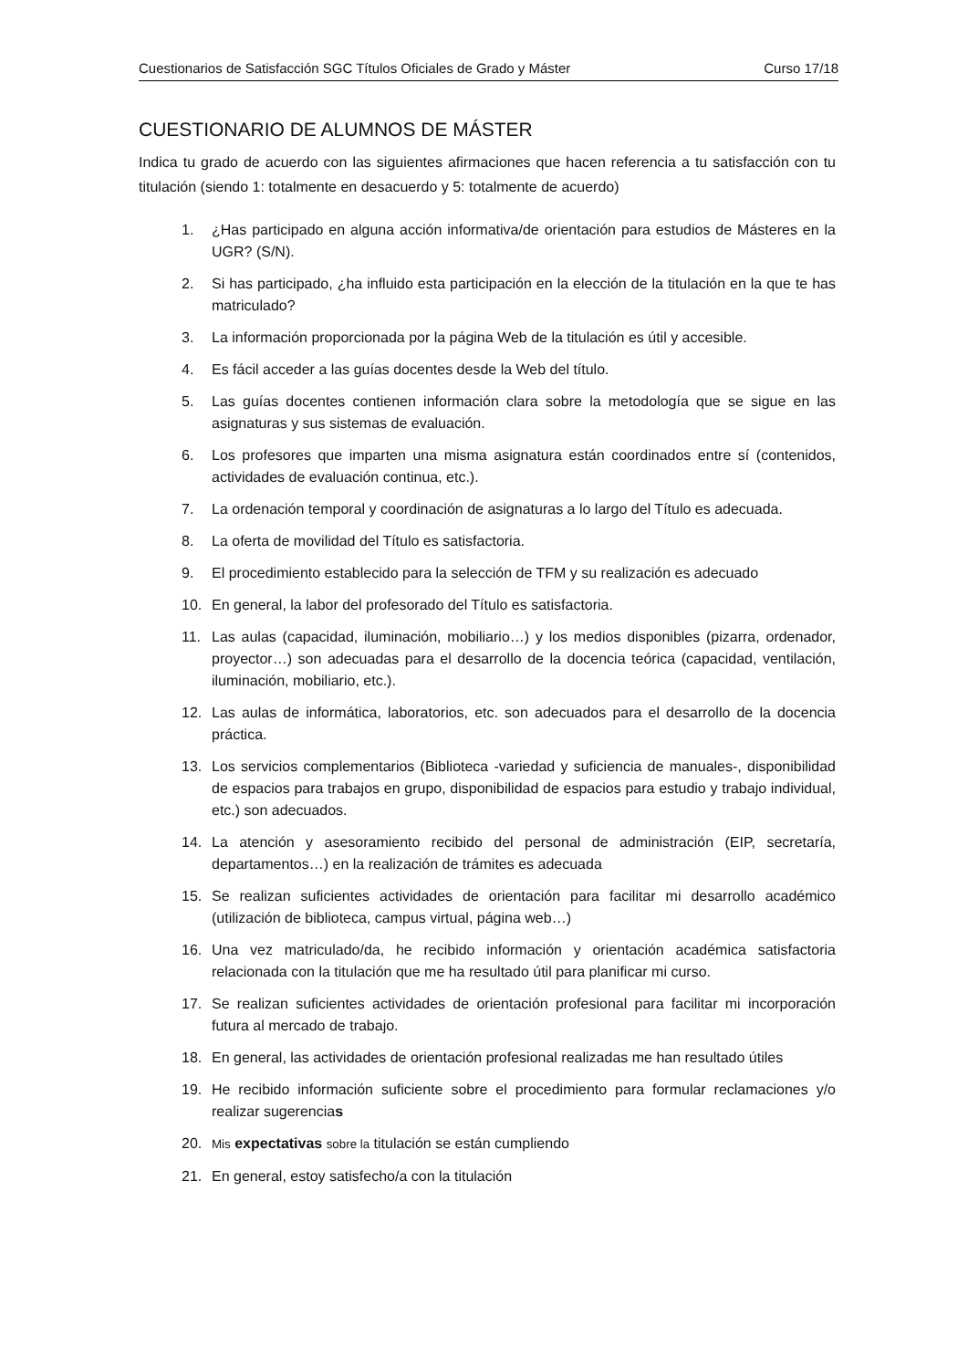Cuestionarios de Satisfacción SGC Títulos Oficiales de Grado y Máster Curso 17/18
CUESTIONARIO DE ALUMNOS DE MÁSTER
Indica tu grado de acuerdo con las siguientes afirmaciones que hacen referencia a tu satisfacción con tu titulación (siendo 1: totalmente en desacuerdo y 5: totalmente de acuerdo)
1. ¿Has participado en alguna acción informativa/de orientación para estudios de Másteres en la UGR? (S/N).
2. Si has participado, ¿ha influido esta participación en la elección de la titulación en la que te has matriculado?
3. La información proporcionada por la página Web de la titulación es útil y accesible.
4. Es fácil acceder a las guías docentes desde la Web del título.
5. Las guías docentes contienen información clara sobre la metodología que se sigue en las asignaturas y sus sistemas de evaluación.
6. Los profesores que imparten una misma asignatura están coordinados entre sí (contenidos, actividades de evaluación continua, etc.).
7. La ordenación temporal y coordinación de asignaturas a lo largo del Título es adecuada.
8. La oferta de movilidad del Título es satisfactoria.
9. El procedimiento establecido para la selección de TFM y su realización es adecuado
10. En general, la labor del profesorado del Título es satisfactoria.
11. Las aulas (capacidad, iluminación, mobiliario…) y los medios disponibles (pizarra, ordenador, proyector…) son adecuadas para el desarrollo de la docencia teórica (capacidad, ventilación, iluminación, mobiliario, etc.).
12. Las aulas de informática, laboratorios, etc. son adecuados para el desarrollo de la docencia práctica.
13. Los servicios complementarios (Biblioteca -variedad y suficiencia de manuales-, disponibilidad de espacios para trabajos en grupo, disponibilidad de espacios para estudio y trabajo individual, etc.) son adecuados.
14. La atención y asesoramiento recibido del personal de administración (EIP, secretaría, departamentos…) en la realización de trámites es adecuada
15. Se realizan suficientes actividades de orientación para facilitar mi desarrollo académico (utilización de biblioteca, campus virtual, página web…)
16. Una vez matriculado/da, he recibido información y orientación académica satisfactoria relacionada con la titulación que me ha resultado útil para planificar mi curso.
17. Se realizan suficientes actividades de orientación profesional para facilitar mi incorporación futura al mercado de trabajo.
18. En general, las actividades de orientación profesional realizadas me han resultado útiles
19. He recibido información suficiente sobre el procedimiento para formular reclamaciones y/o realizar sugerencias
20. Mis expectativas sobre la titulación se están cumpliendo
21. En general, estoy satisfecho/a con la titulación